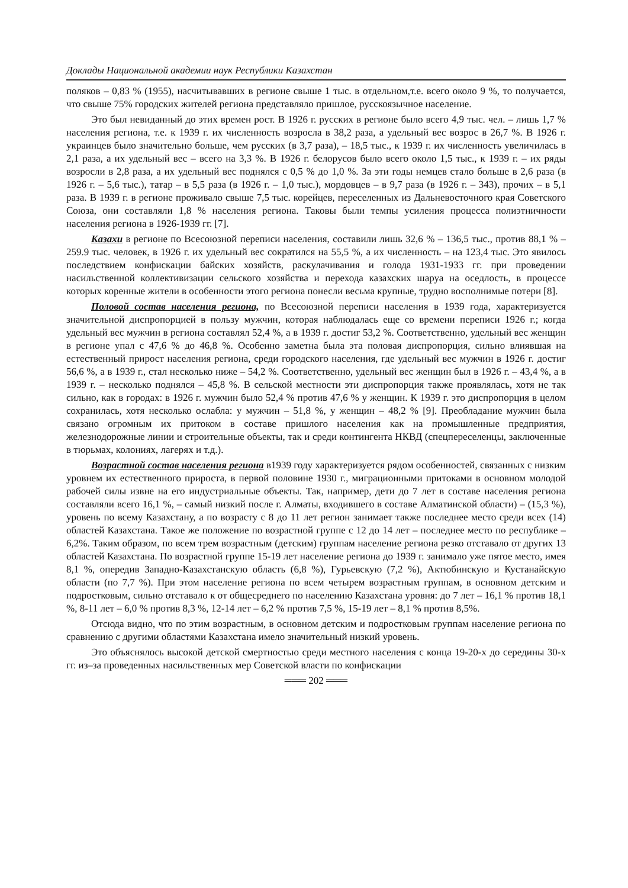Доклады Национальной академии наук Республики Казахстан
поляков – 0,83 % (1955), насчитывавших в регионе свыше 1 тыс. в отдельном,т.е. всего около 9 %, то получается, что свыше 75% городских жителей региона представляло пришлое, русскоязычное население.
Это был невиданный до этих времен рост. В 1926 г. русских в регионе было всего 4,9 тыс. чел. – лишь 1,7 % населения региона, т.е. к 1939 г. их численность возросла в 38,2 раза, а удельный вес возрос в 26,7 %. В 1926 г. украинцев было значительно больше, чем русских (в 3,7 раза), – 18,5 тыс., к 1939 г. их численность увеличилась в 2,1 раза, а их удельный вес – всего на 3,3 %. В 1926 г. белорусов было всего около 1,5 тыс., к 1939 г. – их ряды возросли в 2,8 раза, а их удельный вес поднялся с 0,5 % до 1,0 %. За эти годы немцев стало больше в 2,6 раза (в 1926 г. – 5,6 тыс.), татар – в 5,5 раза (в 1926 г. – 1,0 тыс.), мордовцев – в 9,7 раза (в 1926 г. – 343), прочих – в 5,1 раза. В 1939 г. в регионе проживало свыше 7,5 тыс. корейцев, переселенных из Дальневосточного края Советского Союза, они составляли 1,8 % населения региона. Таковы были темпы усиления процесса полиэтничности населения региона в 1926-1939 гг. [7].
Казахи в регионе по Всесоюзной переписи населения, составили лишь 32,6 % – 136,5 тыс., против 88,1 % – 259.9 тыс. человек, в 1926 г. их удельный вес сократился на 55,5 %, а их численность – на 123,4 тыс. Это явилось последствием конфискации байских хозяйств, раскулачивания и голода 1931-1933 гг. при проведении насильственной коллективизации сельского хозяйства и перехода казахских шаруа на оседлость, в процессе которых коренные жители в особенности этого региона понесли весьма крупные, трудно восполнимые потери [8].
Половой состав населения региона, по Всесоюзной переписи населения в 1939 года, характеризуется значительной диспропорцией в пользу мужчин, которая наблюдалась еще со времени переписи 1926 г.; когда удельный вес мужчин в региона составлял 52,4 %, а в 1939 г. достиг 53,2 %. Соответственно, удельный вес женщин в регионе упал с 47,6 % до 46,8 %. Особенно заметна была эта половая диспропорция, сильно влиявшая на естественный прирост населения региона, среди городского населения, где удельный вес мужчин в 1926 г. достиг 56,6 %, а в 1939 г., стал несколько ниже – 54,2 %. Соответственно, удельный вес женщин был в 1926 г. – 43,4 %, а в 1939 г. – несколько поднялся – 45,8 %. В сельской местности эти диспропорция также проявлялась, хотя не так сильно, как в городах: в 1926 г. мужчин было 52,4 % против 47,6 % у женщин. К 1939 г. это диспропорция в целом сохранилась, хотя несколько ослабла: у мужчин – 51,8 %, у женщин – 48,2 % [9]. Преобладание мужчин была связано огромным их притоком в составе пришлого населения как на промышленные предприятия, железнодорожные линии и строительные объекты, так и среди контингента НКВД (спецпереселенцы, заключенные в тюрьмах, колониях, лагерях и т.д.).
Возрастной состав населения региона в1939 году характеризуется рядом особенностей, связанных с низким уровнем их естественного прироста, в первой половине 1930 г., миграционными притоками в основном молодой рабочей силы извне на его индустриальные объекты. Так, например, дети до 7 лет в составе населения региона составляли всего 16,1 %, – самый низкий после г. Алматы, входившего в составе Алматинской области) – (15,3 %), уровень по всему Казахстану, а по возрасту с 8 до 11 лет регион занимает также последнее место среди всех (14) областей Казахстана. Такое же положение по возрастной группе с 12 до 14 лет – последнее место по республике – 6,2%. Таким образом, по всем трем возрастным (детским) группам население региона резко отставало от других 13 областей Казахстана. По возрастной группе 15-19 лет население региона до 1939 г. занимало уже пятое место, имея 8,1 %, опередив Западно-Казахстанскую область (6,8 %), Гурьевскую (7,2 %), Актюбинскую и Кустанайскую области (по 7,7 %). При этом население региона по всем четырем возрастным группам, в основном детским и подростковым, сильно отставало к от общесреднего по населению Казахстана уровня: до 7 лет – 16,1 % против 18,1 %, 8-11 лет – 6,0 % против 8,3 %, 12-14 лет – 6,2 % против 7,5 %, 15-19 лет – 8,1 % против 8,5%.
Отсюда видно, что по этим возрастным, в основном детским и подростковым группам население региона по сравнению с другими областями Казахстана имело значительный низкий уровень.
Это объяснялось высокой детской смертностью среди местного населения с конца 19-20-х до середины 30-х гг. из–за проведенных насильственных мер Советской власти по конфискации
═══ 202 ═══